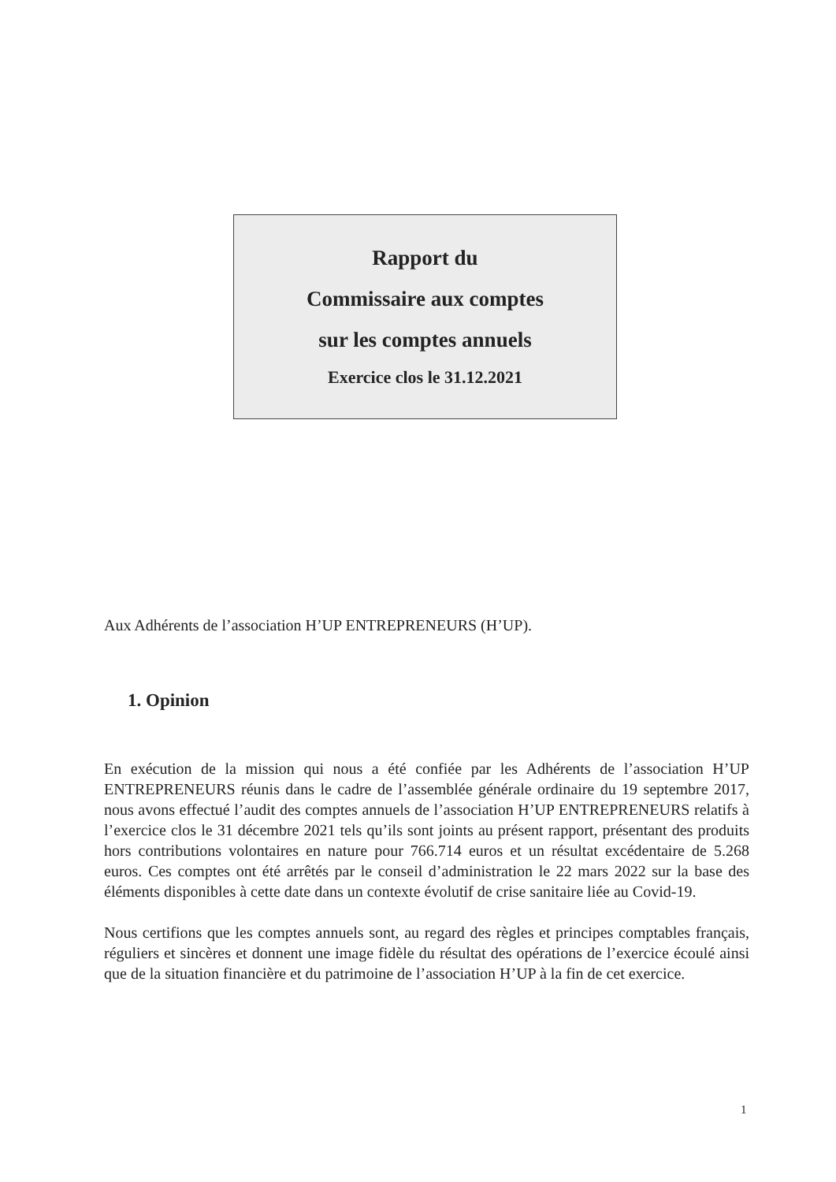Rapport du
Commissaire aux comptes
sur les comptes annuels
Exercice clos le 31.12.2021
Aux Adhérents de l’association H’UP ENTREPRENEURS (H’UP).
1. Opinion
En exécution de la mission qui nous a été confiée par les Adhérents de l’association H’UP ENTREPRENEURS réunis dans le cadre de l’assemblée générale ordinaire du 19 septembre 2017, nous avons effectué l’audit des comptes annuels de l’association H’UP ENTREPRENEURS relatifs à l’exercice clos le 31 décembre 2021 tels qu’ils sont joints au présent rapport, présentant des produits hors contributions volontaires en nature pour 766.714 euros et un résultat excédentaire de 5.268 euros. Ces comptes ont été arrêtés par le conseil d’administration le 22 mars 2022 sur la base des éléments disponibles à cette date dans un contexte évolutif de crise sanitaire liée au Covid-19.
Nous certifions que les comptes annuels sont, au regard des règles et principes comptables français, réguliers et sincères et donnent une image fidèle du résultat des opérations de l’exercice écoulé ainsi que de la situation financière et du patrimoine de l’association H’UP à la fin de cet exercice.
1